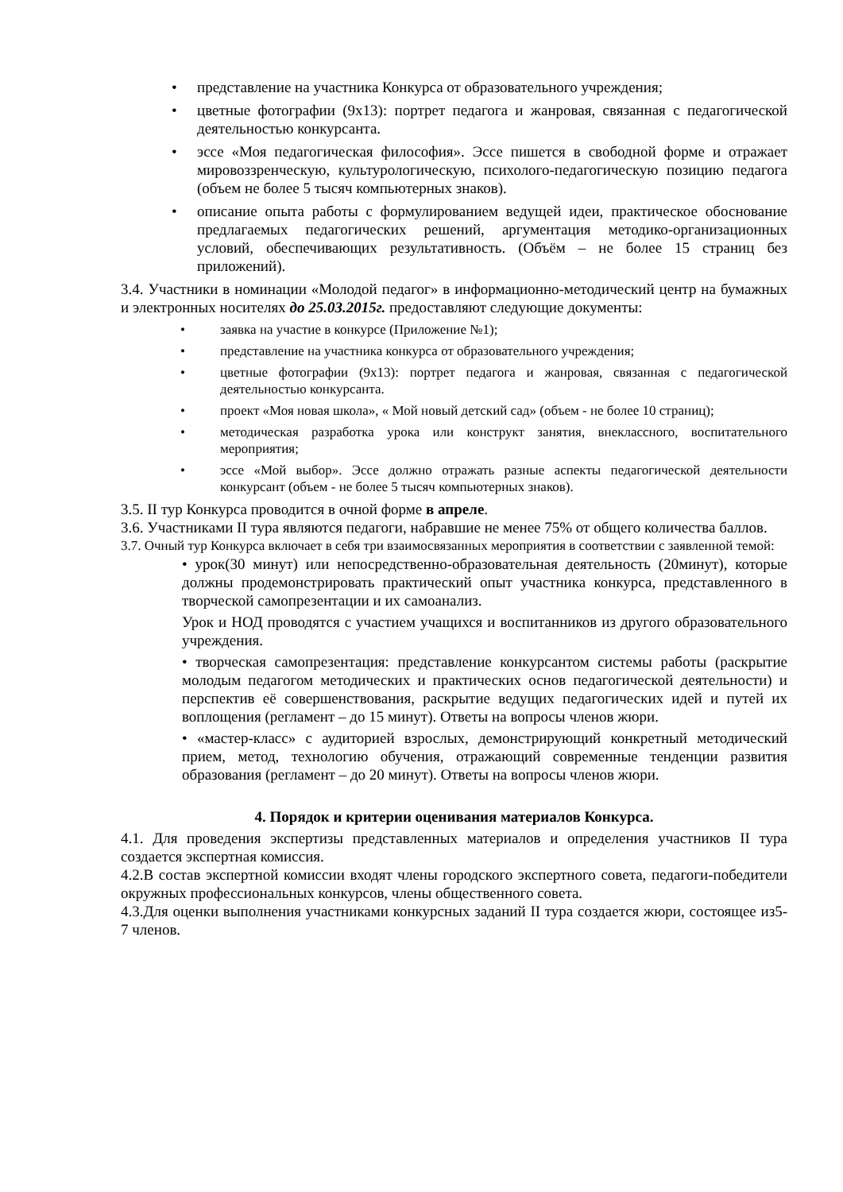• представление на участника Конкурса от образовательного учреждения;
• цветные фотографии (9х13): портрет педагога и жанровая, связанная с педагогической деятельностью конкурсанта.
• эссе «Моя педагогическая философия». Эссе пишется в свободной форме и отражает мировоззренческую, культурологическую, психолого-педагогическую позицию педагога (объем не более 5 тысяч компьютерных знаков).
• описание опыта работы с формулированием ведущей идеи, практическое обоснование предлагаемых педагогических решений, аргументация методико-организационных условий, обеспечивающих результативность. (Объём – не более 15 страниц без приложений).
3.4. Участники в номинации «Молодой педагог» в информационно-методический центр на бумажных и электронных носителях до 25.03.2015г. предоставляют следующие документы:
• заявка на участие в конкурсе (Приложение №1);
• представление на участника конкурса от образовательного учреждения;
• цветные фотографии (9х13): портрет педагога и жанровая, связанная с педагогической деятельностью конкурсанта.
• проект «Моя новая школа», « Мой новый детский сад» (объем - не более 10 страниц);
• методическая разработка урока или конструкт занятия, внеклассного, воспитательного мероприятия;
• эссе «Мой выбор». Эссе должно отражать разные аспекты педагогической деятельности конкурсант (объем - не более 5 тысяч компьютерных знаков).
3.5. II тур Конкурса проводится в очной форме в апреле.
3.6. Участниками II тура являются педагоги, набравшие не менее 75% от общего количества баллов.
3.7. Очный тур Конкурса включает в себя три взаимосвязанных мероприятия в соответствии с заявленной темой:
• урок(30 минут) или непосредственно-образовательная деятельность (20минут), которые должны продемонстрировать практический опыт участника конкурса, представленного в творческой самопрезентации и их самоанализ.
Урок и НОД проводятся с участием учащихся и воспитанников из другого образовательного учреждения.
• творческая самопрезентация: представление конкурсантом системы работы (раскрытие молодым педагогом методических и практических основ педагогической деятельности) и перспектив её совершенствования, раскрытие ведущих педагогических идей и путей их воплощения (регламент – до 15 минут). Ответы на вопросы членов жюри.
• «мастер-класс» с аудиторией взрослых, демонстрирующий конкретный методический прием, метод, технологию обучения, отражающий современные тенденции развития образования (регламент – до 20 минут). Ответы на вопросы членов жюри.
4. Порядок и критерии оценивания материалов Конкурса.
4.1. Для проведения экспертизы представленных материалов и определения участников II тура создается экспертная комиссия.
4.2.В состав экспертной комиссии входят члены городского экспертного совета, педагоги-победители окружных профессиональных конкурсов, члены общественного совета.
4.3.Для оценки выполнения участниками конкурсных заданий II тура создается жюри, состоящее из5- 7 членов.